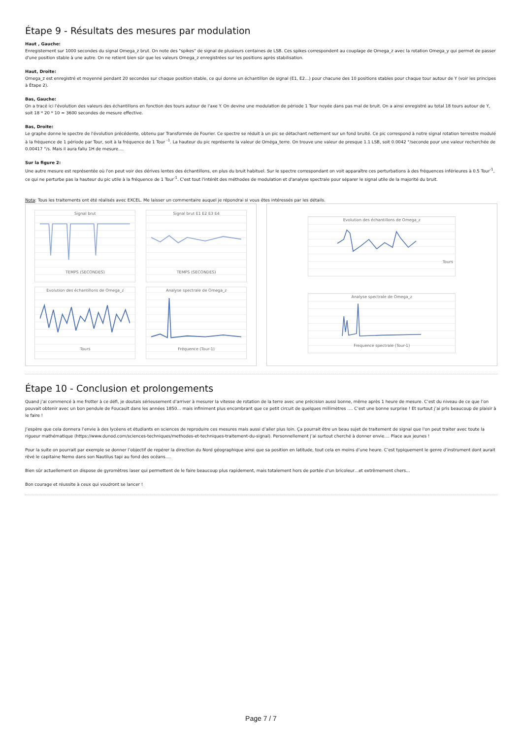Étape 9 - Résultats des mesures par modulation
Haut , Gauche:
Enregistement sur 1000 secondes du signal Omega_z brut. On note des "spikes" de signal de plusieurs centaines de LSB. Ces spikes correspondent au couplage de Omega_z avec la rotation Omega_y qui permet de passer d'une position stable à une autre. On ne retient bien sûr que les valeurs Omega_z enregistrées sur les positions après stabilisation.
Haut, Droite:
Omega_z est enregistré et moyenné pendant 20 secondes sur chaque position stable, ce qui donne un échantillon de signal (E1, E2...) pour chacune des 10 positions stables pour chaque tour autour de Y (voir les principes à Étape 2).
Bas, Gauche:
On a tracé ici l'évolution des valeurs des échantillons en fonction des tours autour de l'axe Y. On devine une modulation de période 1 Tour noyée dans pas mal de bruit. On a ainsi enregistré au total 18 tours autour de Y, soit 18 * 20 * 10 = 3600 secondes de mesure effective.
Bas, Droite:
Le graphe donne le spectre de l'évolution précédente, obtenu par Transformée de Fourier. Ce spectre se réduit à un pic se détachant nettement sur un fond bruité. Ce pic correspond à notre signal rotation terrestre modulé à la fréquence de 1 période par Tour, soit à la fréquence de 1 Tour <sup>-1</sup>. La hauteur du pic représente la valeur de Oméga_terre. On trouve une valeur de presque 1.1 LSB, soit 0.0042 °/seconde pour une valeur recherchée de 0.00417 °/s. Mais il aura fallu 1H de mesure....
Sur la figure 2:
Une autre mesure est représentée où l'on peut voir des dérives lentes des échantillons, en plus du bruit habituel. Sur le spectre correspondant on voit apparaître ces perturbations à des fréquences inférieures à 0.5 Tour<sup>-1</sup>, ce qui ne perturbe pas la hauteur du pic utile à la fréquence de 1 Tour<sup>-1</sup>. C'est tout l'intérêt des méthodes de modulation et d'analyse spectrale pour séparer le signal utile de la majorité du bruit.
Nota: Tous les traitements ont été réalisés avec EXCEL. Me laisser un commentaire auquel je répondrai si vous êtes intéressés par les détails.
Signal brutTEMPS (SECONDES)
Signal brut E1 E2 E3 E4TEMPS (SECONDES)
Evolution des échantillons de Omega_zTours
Analyse spectrale de Omega_zFréquence (Tour-1)
Evolution des échantillons de Omega_zTours
Analyse spectrale de Omega_zFrequence spectrale (Tour-1)
Étape 10 - Conclusion et prolongements
Quand j’ai commencé à me frotter à ce défi, je doutais sérieusement d’arriver à mesurer la vitesse de rotation de la terre avec une précision aussi bonne, même après 1 heure de mesure. C’est du niveau de ce que l’on pouvait obtenir avec un bon pendule de Foucault dans les années 1850… mais infiniment plus encombrant que ce petit circuit de quelques millimètres …. C’est une bonne surprise ! Et surtout j’ai pris beaucoup de plaisir à le faire !
J’espère que cela donnera l’envie à des lycéens et étudiants en sciences de reproduire ces mesures mais aussi d’aller plus loin. Ça pourrait être un beau sujet de traitement de signal que l'on peut traiter avec toute la rigueur mathématique (https://www.dunod.com/sciences-techniques/methodes-et-techniques-traitement-du-signal). Personnellement j’ai surtout cherché à donner envie.... Place aux jeunes !
Pour la suite on pourrait par exemple se donner l’objectif de repérer la direction du Nord géographique ainsi que sa position en latitude, tout cela en moins d’une heure. C’est typiquement le genre d’instrument dont aurait rêvé le capitaine Nemo dans son Nautilus tapi au fond des océans….
Bien sûr actuellement on dispose de gyromètres laser qui permettent de le faire beaucoup plus rapidement, mais totalement hors de portée d’un bricoleur…et extrêmement chers…
Bon courage et réussite à ceux qui voudront se lancer !
Page 7 / 7